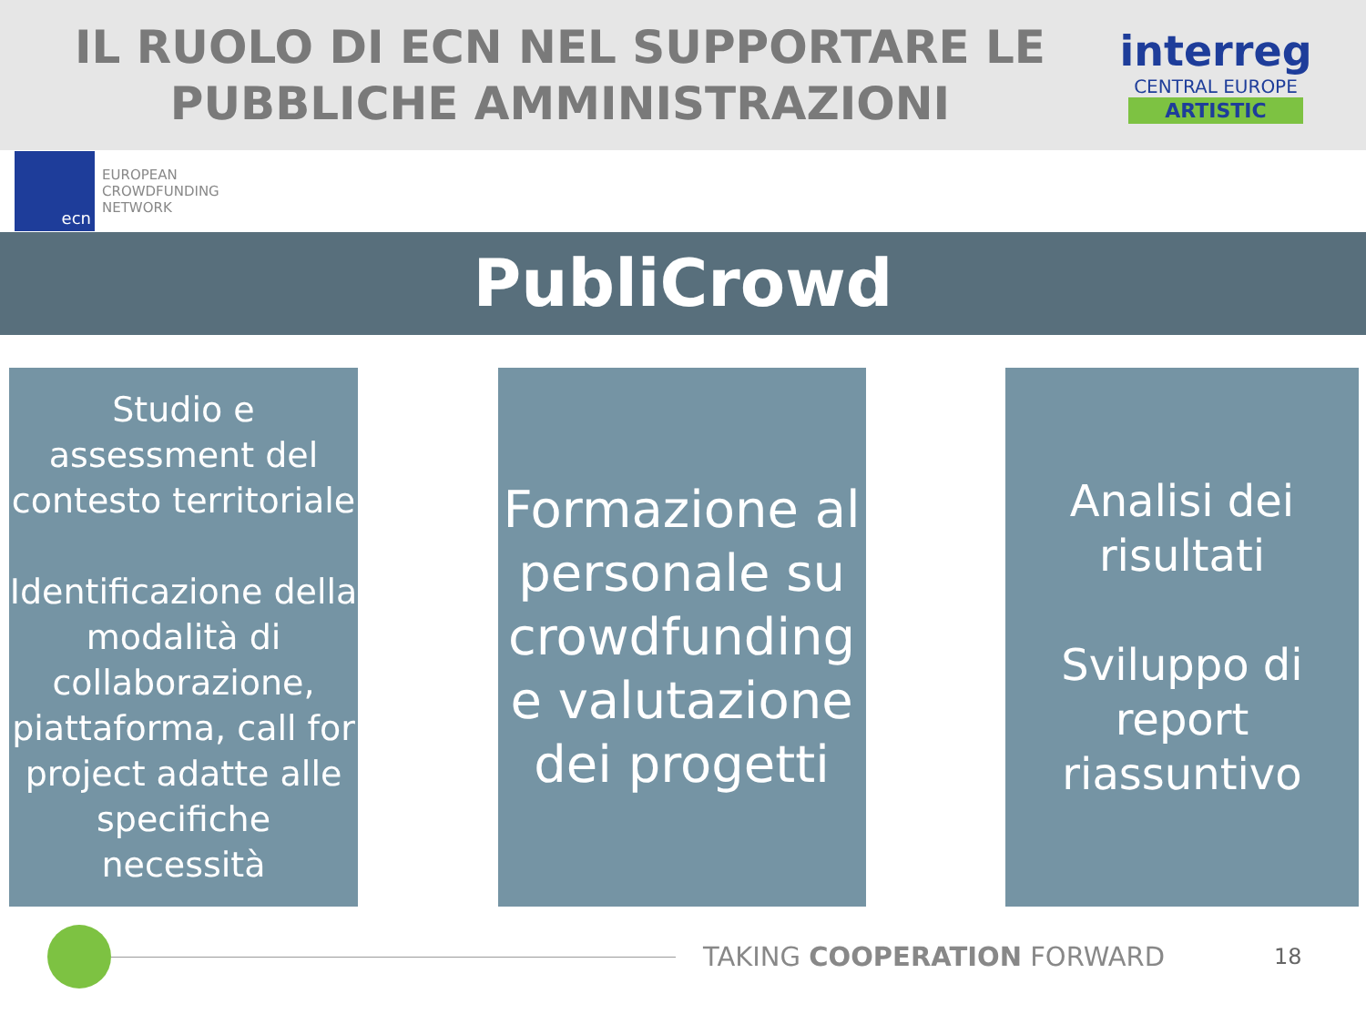IL RUOLO DI ECN NEL SUPPORTARE LE
PUBBLICHE AMMINISTRAZIONI
interreg
CENTRAL EUROPE
ARTISTIC
ecn
EUROPEAN
CROWDFUNDING
NETWORK
PubliCrowd
Studio e assessment del contesto territoriale
Identificazione della modalità di collaborazione, piattaforma, call for project adatte alle specifiche necessità
Formazione al personale su crowdfunding e valutazione dei progetti
Analisi dei risultati
Sviluppo di report riassuntivo
TAKING COOPERATION FORWARD
18